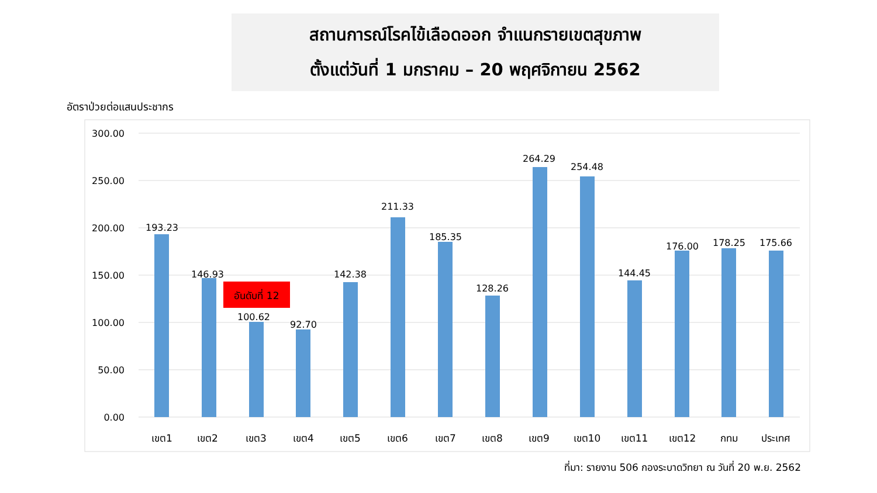สถานการณ์โรคไข้เลือดออก จำแนกรายเขตสุขภาพ
ตั้งแต่วันที่ 1 มกราคม – 20 พฤศจิกายน 2562
อัตราป่วยต่อแสนประชากร
300.00
250.00
200.00
150.00
100.00
50.00
0.00
193.23
146.93
100.62
92.70
142.38
211.33
185.35
128.26
264.29
254.48
144.45
176.00
178.25
175.66
เขต1
เขต2
เขต3
เขต4
เขต5
เขต6
เขต7
เขต8
เขต9
เขต10
เขต11
เขต12
กทม
ประเทศ
อันดับที่ 12
ที่มา: รายงาน 506 กองระบาดวิทยา ณ วันที่ 20 พ.ย. 2562